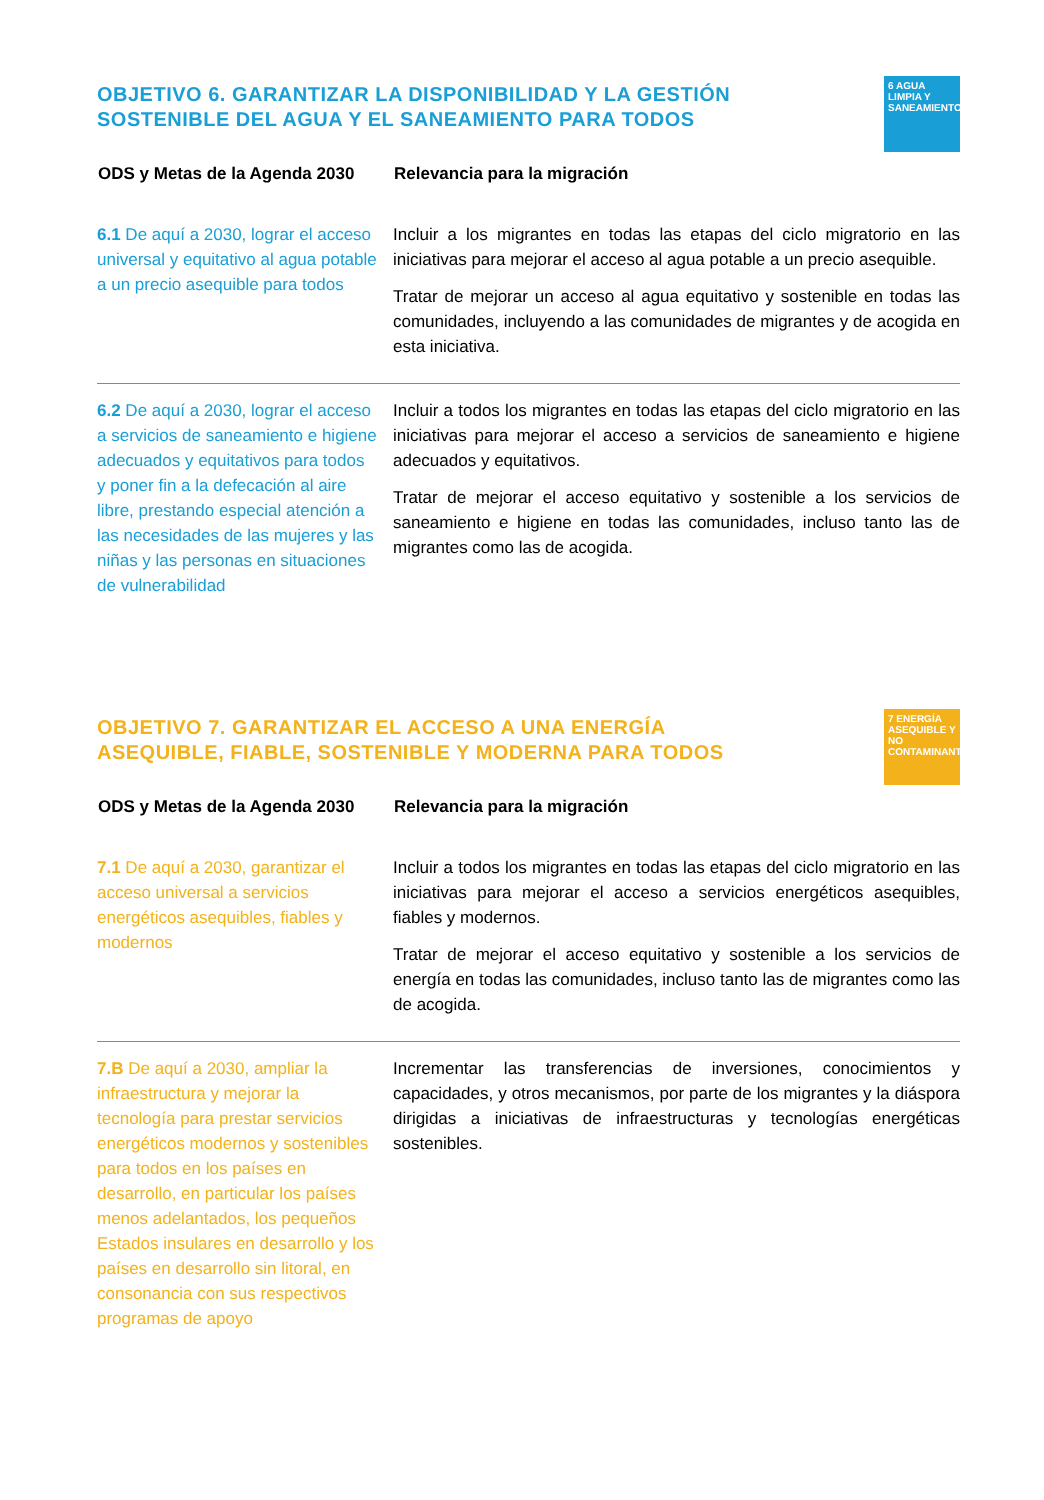6 AGUA LIMPIA Y SANEAMIENTO
OBJETIVO 6. GARANTIZAR LA DISPONIBILIDAD Y LA GESTIÓN SOSTENIBLE DEL AGUA Y EL SANEAMIENTO PARA TODOS
| ODS y Metas de la Agenda 2030 | Relevancia para la migración |
| --- | --- |
| 6.1 De aquí a 2030, lograr el acceso universal y equitativo al agua potable a un precio asequible para todos | Incluir a los migrantes en todas las etapas del ciclo migratorio en las iniciativas para mejorar el acceso al agua potable a un precio asequible. Tratar de mejorar un acceso al agua equitativo y sostenible en todas las comunidades, incluyendo a las comunidades de migrantes y de acogida en esta iniciativa. |
| 6.2 De aquí a 2030, lograr el acceso a servicios de saneamiento e higiene adecuados y equitativos para todos y poner fin a la defecación al aire libre, prestando especial atención a las necesidades de las mujeres y las niñas y las personas en situaciones de vulnerabilidad | Incluir a todos los migrantes en todas las etapas del ciclo migratorio en las iniciativas para mejorar el acceso a servicios de saneamiento e higiene adecuados y equitativos. Tratar de mejorar el acceso equitativo y sostenible a los servicios de saneamiento e higiene en todas las comunidades, incluso tanto las de migrantes como las de acogida. |
7 ENERGÍA ASEQUIBLE Y NO CONTAMINANTE
OBJETIVO 7. GARANTIZAR EL ACCESO A UNA ENERGÍA ASEQUIBLE, FIABLE, SOSTENIBLE Y MODERNA PARA TODOS
| ODS y Metas de la Agenda 2030 | Relevancia para la migración |
| --- | --- |
| 7.1 De aquí a 2030, garantizar el acceso universal a servicios energéticos asequibles, fiables y modernos | Incluir a todos los migrantes en todas las etapas del ciclo migratorio en las iniciativas para mejorar el acceso a servicios energéticos asequibles, fiables y modernos. Tratar de mejorar el acceso equitativo y sostenible a los servicios de energía en todas las comunidades, incluso tanto las de migrantes como las de acogida. |
| 7.B De aquí a 2030, ampliar la infraestructura y mejorar la tecnología para prestar servicios energéticos modernos y sostenibles para todos en los países en desarrollo, en particular los países menos adelantados, los pequeños Estados insulares en desarrollo y los países en desarrollo sin litoral, en consonancia con sus respectivos programas de apoyo | Incrementar las transferencias de inversiones, conocimientos y capacidades, y otros mecanismos, por parte de los migrantes y la diáspora dirigidas a iniciativas de infraestructuras y tecnologías energéticas sostenibles. |